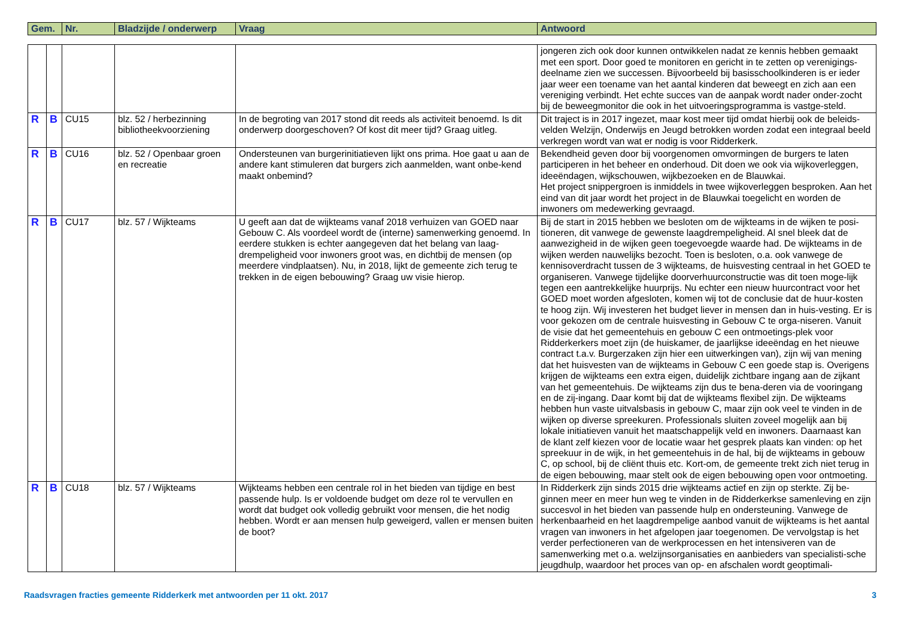| Gem. | Nr. | Bladzijde / onderwerp | Vraag | Antwoord |
| --- | --- | --- | --- | --- |
| | | | | | jongeren zich ook door kunnen ontwikkelen nadat ze kennis hebben gemaakt met een sport. Door goed te monitoren en gericht in te zetten op verenigings-deelname zien we successen. Bijvoorbeeld bij basisschoolkinderen is er ieder jaar weer een toename van het aantal kinderen dat beweegt en zich aan een vereniging verbindt. Het echte succes van de aanpak wordt nader onder-zocht bij de beweegmonitor die ook in het uitvoeringsprogramma is vastge-steld. |
| R | B | CU15 | blz. 52 / herbezinning bibliotheekvoorziening | In de begroting van 2017 stond dit reeds als activiteit benoemd. Is dit onderwerp doorgeschoven? Of kost dit meer tijd? Graag uitleg. | Dit traject is in 2017 ingezet, maar kost meer tijd omdat hierbij ook de beleids-velden Welzijn, Onderwijs en Jeugd betrokken worden zodat een integraal beeld verkregen wordt van wat er nodig is voor Ridderkerk. |
| R | B | CU16 | blz. 52 / Openbaar groen en recreatie | Ondersteunen van burgerinitiatieven lijkt ons prima. Hoe gaat u aan de andere kant stimuleren dat burgers zich aanmelden, want onbe-kend maakt onbemind? | Bekendheid geven door bij voorgenomen omvormingen de burgers te laten participeren in het beheer en onderhoud. Dit doen we ook via wijkoverleggen, ideeëndagen, wijkschouwen, wijkbezoeken en de Blauwkai. Het project snippergroen is inmiddels in twee wijkoverleggen besproken. Aan het eind van dit jaar wordt het project in de Blauwkai toegelicht en worden de inwoners om medewerking gevraagd. |
| R | B | CU17 | blz. 57 / Wijkteams | U geeft aan dat de wijkteams vanaf 2018 verhuizen van GOED naar Gebouw C. Als voordeel wordt de (interne) samenwerking genoemd. In eerdere stukken is echter aangegeven dat het belang van laag-drempeligheid voor inwoners groot was, en dichtbij de mensen (op meerdere vindplaatsen). Nu, in 2018, lijkt de gemeente zich terug te trekken in de eigen bebouwing? Graag uw visie hierop. | Bij de start in 2015 hebben we besloten om de wijkteams in de wijken te posi-tioneren, dit vanwege de gewenste laagdrempeligheid. Al snel bleek dat de aanwezigheid in de wijken geen toegevoegde waarde had. De wijkteams in de wijken werden nauwelijks bezocht. Toen is besloten, o.a. ook vanwege de kennisoverdracht tussen de 3 wijkteams, de huisvesting centraal in het GOED te organiseren. Vanwege tijdelijke doorverhuurconstructie was dit toen moge-lijk tegen een aantrekkelijke huurprijs. Nu echter een nieuw huurcontract voor het GOED moet worden afgesloten, komen wij tot de conclusie dat de huur-kosten te hoog zijn. Wij investeren het budget liever in mensen dan in huis-vesting. Er is voor gekozen om de centrale huisvesting in Gebouw C te orga-niseren. Vanuit de visie dat het gemeentehuis en gebouw C een ontmoetings-plek voor Ridderkerkers moet zijn (de huiskamer, de jaarlijkse ideeëndag en het nieuwe contract t.a.v. Burgerzaken zijn hier een uitwerkingen van), zijn wij van mening dat het huisvesten van de wijkteams in Gebouw C een goede stap is. Overigens krijgen de wijkteams een extra eigen, duidelijk zichtbare ingang aan de zijkant van het gemeentehuis. De wijkteams zijn dus te bena-deren via de vooringang en de zij-ingang. Daar komt bij dat de wijkteams flexibel zijn. De wijkteams hebben hun vaste uitvalsbasis in gebouw C, maar zijn ook veel te vinden in de wijken op diverse spreekuren. Professionals sluiten zoveel mogelijk aan bij lokale initiatieven vanuit het maatschappelijk veld en inwoners. Daarnaast kan de klant zelf kiezen voor de locatie waar het gesprek plaats kan vinden: op het spreekuur in de wijk, in het gemeentehuis in de hal, bij de wijkteams in gebouw C, op school, bij de cliënt thuis etc. Kort-om, de gemeente trekt zich niet terug in de eigen bebouwing, maar stelt ook de eigen bebouwing open voor ontmoeting. |
| R | B | CU18 | blz. 57 / Wijkteams | Wijkteams hebben een centrale rol in het bieden van tijdige en best passende hulp. Is er voldoende budget om deze rol te vervullen en wordt dat budget ook volledig gebruikt voor mensen, die het nodig hebben. Wordt er aan mensen hulp geweigerd, vallen er mensen buiten de boot? | In Ridderkerk zijn sinds 2015 drie wijkteams actief en zijn op sterkte. Zij be-ginnen meer en meer hun weg te vinden in de Ridderkerkse samenleving en zijn succesvol in het bieden van passende hulp en ondersteuning. Vanwege de herkenbaarheid en het laagdrempelige aanbod vanuit de wijkteams is het aantal vragen van inwoners in het afgelopen jaar toegenomen. De vervolgstap is het verder perfectioneren van de werkprocessen en het intensiveren van de samenwerking met o.a. welzijnsorganisaties en aanbieders van specialisti-sche jeugdhulp, waardoor het proces van op- en afschalen wordt geoptimali- |
Raadsvragen fracties gemeente Ridderkerk met antwoorden per 11 okt. 2017 3